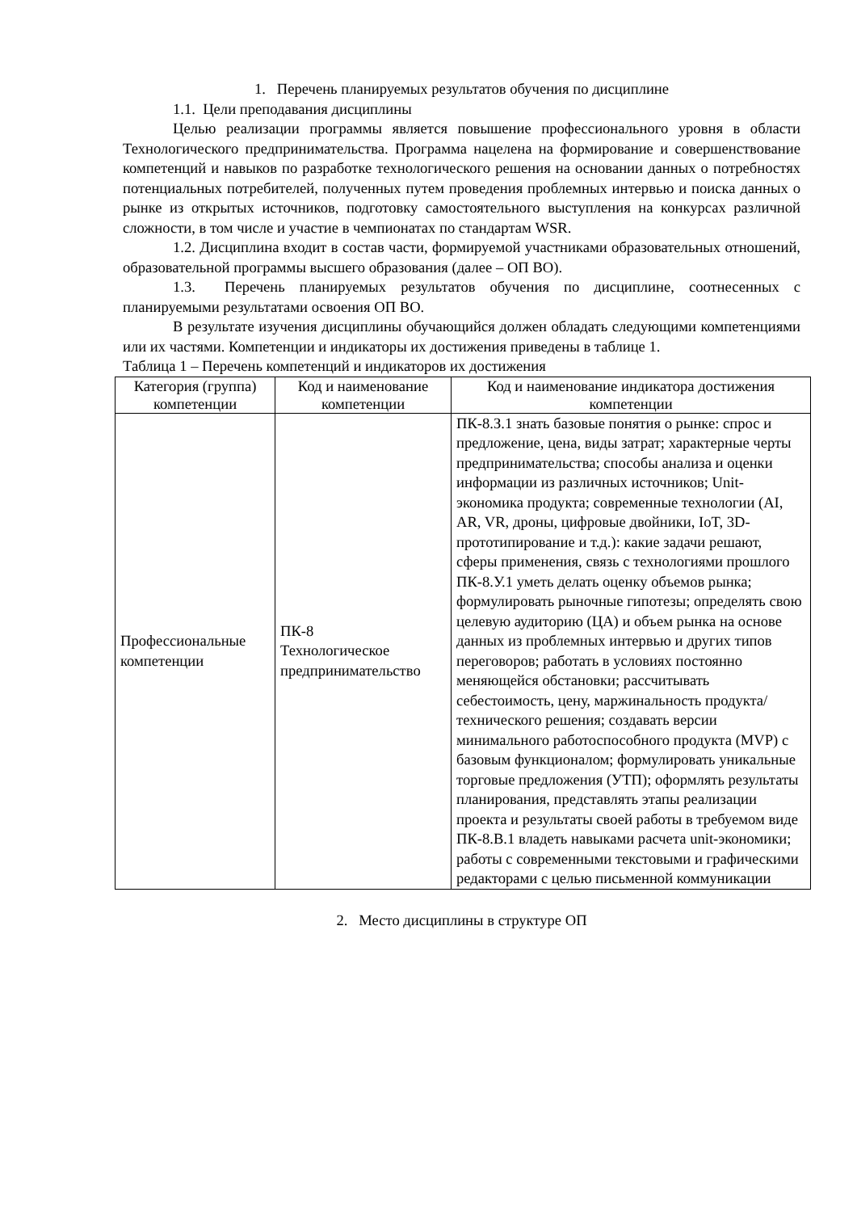1. Перечень планируемых результатов обучения по дисциплине
1.1. Цели преподавания дисциплины
Целью реализации программы является повышение профессионального уровня в области Технологического предпринимательства. Программа нацелена на формирование и совершенствование компетенций и навыков по разработке технологического решения на основании данных о потребностях потенциальных потребителей, полученных путем проведения проблемных интервью и поиска данных о рынке из открытых источников, подготовку самостоятельного выступления на конкурсах различной сложности, в том числе и участие в чемпионатах по стандартам WSR.
1.2. Дисциплина входит в состав части, формируемой участниками образовательных отношений, образовательной программы высшего образования (далее – ОП ВО).
1.3. Перечень планируемых результатов обучения по дисциплине, соотнесенных с планируемыми результатами освоения ОП ВО.
В результате изучения дисциплины обучающийся должен обладать следующими компетенциями или их частями. Компетенции и индикаторы их достижения приведены в таблице 1.
Таблица 1 – Перечень компетенций и индикаторов их достижения
| Категория (группа) компетенции | Код и наименование компетенции | Код и наименование индикатора достижения компетенции |
| --- | --- | --- |
| Профессиональные компетенции | ПК-8 Технологическое предпринимательство | ПК-8.З.1 знать базовые понятия о рынке: спрос и предложение, цена, виды затрат; характерные черты предпринимательства; способы анализа и оценки информации из различных источников; Unit-экономика продукта; современные технологии (AI, AR, VR, дроны, цифровые двойники, IoT, 3D-прототипирование и т.д.): какие задачи решают, сферы применения, связь с технологиями прошлого ПК-8.У.1 уметь делать оценку объемов рынка; формулировать рыночные гипотезы; определять свою целевую аудиторию (ЦА) и объем рынка на основе данных из проблемных интервью и других типов переговоров; работать в условиях постоянно меняющейся обстановки; рассчитывать себестоимость, цену, маржинальность продукта/технического решения; создавать версии минимального работоспособного продукта (MVP) с базовым функционалом; формулировать уникальные торговые предложения (УТП); оформлять результаты планирования, представлять этапы реализации проекта и результаты своей работы в требуемом виде ПК-8.В.1 владеть навыками расчета unit-экономики; работы с современными текстовыми и графическими редакторами с целью письменной коммуникации |
2. Место дисциплины в структуре ОП